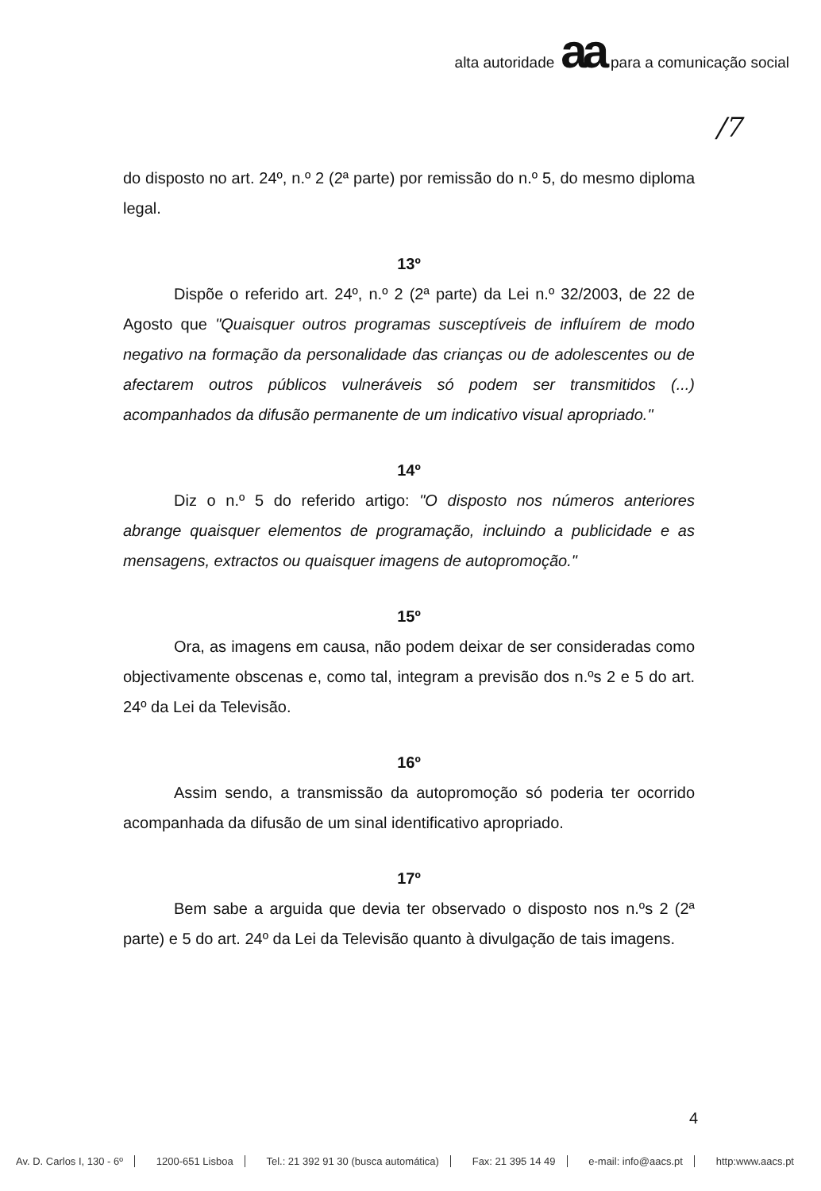alta autoridade aa para a comunicação social
/7
do disposto no art. 24º, n.º 2 (2ª parte) por remissão do n.º 5, do mesmo diploma legal.
13º
Dispõe o referido art. 24º, n.º 2 (2ª parte) da Lei n.º 32/2003, de 22 de Agosto que "Quaisquer outros programas susceptíveis de influírem de modo negativo na formação da personalidade das crianças ou de adolescentes ou de afectarem outros públicos vulneráveis só podem ser transmitidos (...) acompanhados da difusão permanente de um indicativo visual apropriado."
14º
Diz o n.º 5 do referido artigo: "O disposto nos números anteriores abrange quaisquer elementos de programação, incluindo a publicidade e as mensagens, extractos ou quaisquer imagens de autopromoção."
15º
Ora, as imagens em causa, não podem deixar de ser consideradas como objectivamente obscenas e, como tal, integram a previsão dos n.ºs 2 e 5 do art. 24º da Lei da Televisão.
16º
Assim sendo, a transmissão da autopromoção só poderia ter ocorrido acompanhada da difusão de um sinal identificativo apropriado.
17º
Bem sabe a arguida que devia ter observado o disposto nos n.ºs 2 (2ª parte) e 5 do art. 24º da Lei da Televisão quanto à divulgação de tais imagens.
4
Av. D. Carlos I, 130 - 6º 1200-651 Lisboa Tel.: 21 392 91 30 (busca automática) Fax: 21 395 14 49 e-mail: info@aacs.pt http:www.aacs.pt